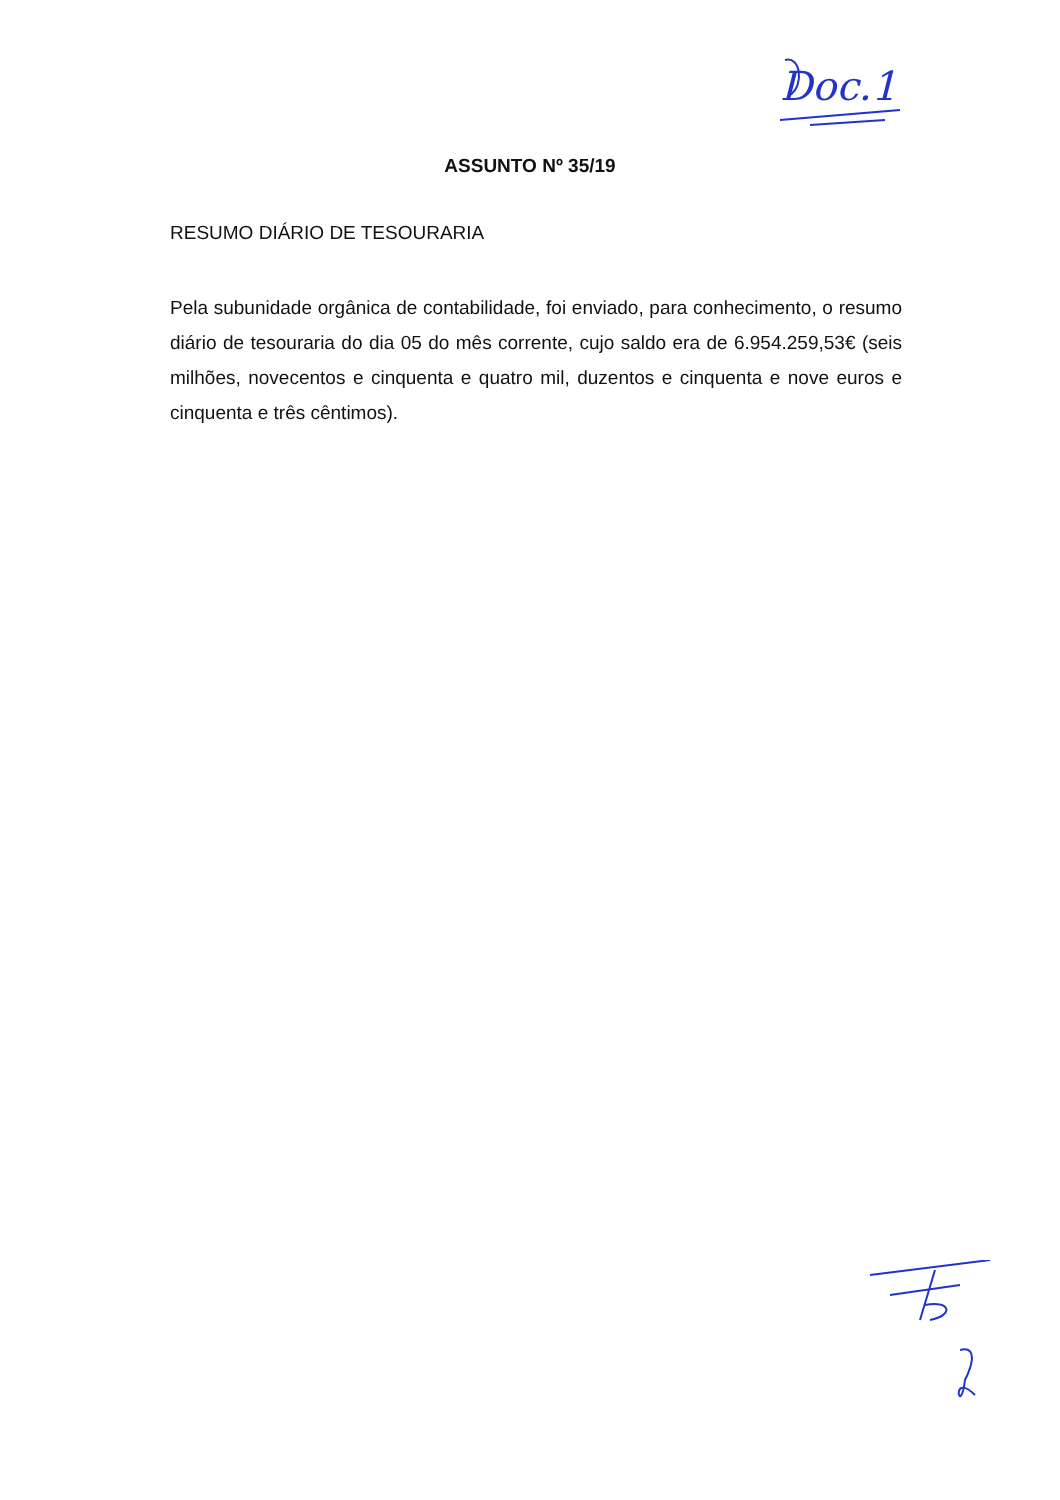Doc.1
ASSUNTO Nº 35/19
RESUMO DIÁRIO DE TESOURARIA
Pela subunidade orgânica de contabilidade, foi enviado, para conhecimento, o resumo diário de tesouraria do dia 05 do mês corrente, cujo saldo era de 6.954.259,53€ (seis milhões, novecentos e cinquenta e quatro mil, duzentos e cinquenta e nove euros e cinquenta e três cêntimos).